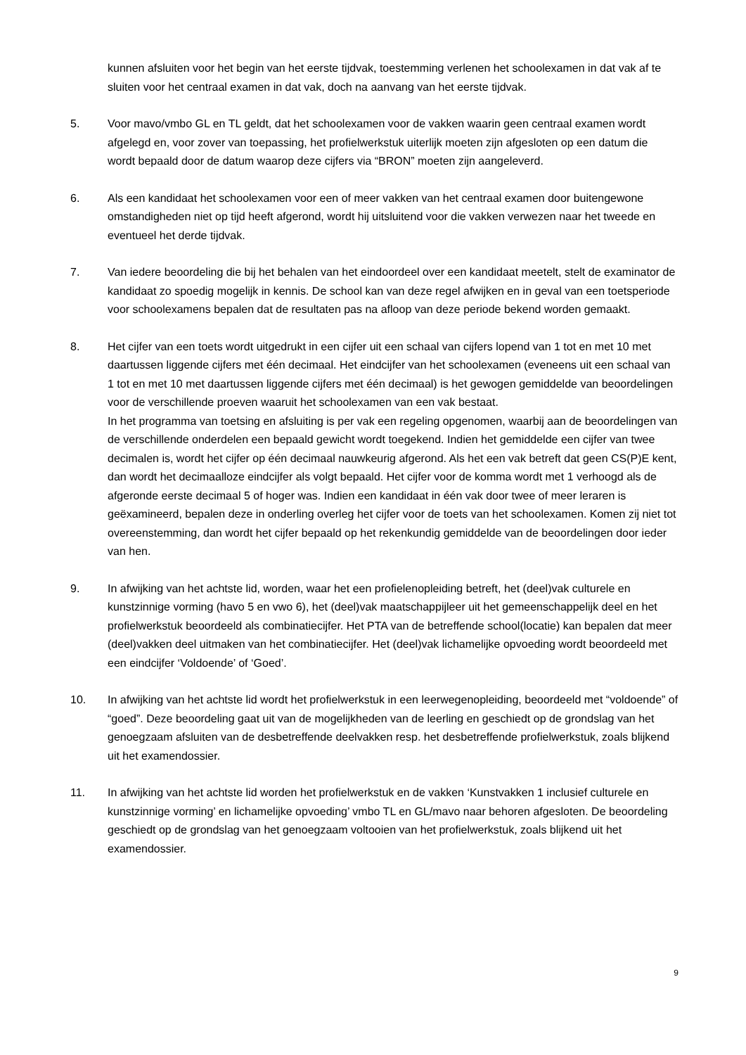kunnen afsluiten voor het begin van het eerste tijdvak, toestemming verlenen het schoolexamen in dat vak af te sluiten voor het centraal examen in dat vak, doch na aanvang van het eerste tijdvak.
5. Voor mavo/vmbo GL en TL geldt, dat het schoolexamen voor de vakken waarin geen centraal examen wordt afgelegd en, voor zover van toepassing, het profielwerkstuk uiterlijk moeten zijn afgesloten op een datum die wordt bepaald door de datum waarop deze cijfers via “BRON” moeten zijn aangeleverd.
6. Als een kandidaat het schoolexamen voor een of meer vakken van het centraal examen door buitengewone omstandigheden niet op tijd heeft afgerond, wordt hij uitsluitend voor die vakken verwezen naar het tweede en eventueel het derde tijdvak.
7. Van iedere beoordeling die bij het behalen van het eindoordeel over een kandidaat meetelt, stelt de examinator de kandidaat zo spoedig mogelijk in kennis. De school kan van deze regel afwijken en in geval van een toetsperiode voor schoolexamens bepalen dat de resultaten pas na afloop van deze periode bekend worden gemaakt.
8. Het cijfer van een toets wordt uitgedrukt in een cijfer uit een schaal van cijfers lopend van 1 tot en met 10 met daartussen liggende cijfers met één decimaal. Het eindcijfer van het schoolexamen (eveneens uit een schaal van 1 tot en met 10 met daartussen liggende cijfers met één decimaal) is het gewogen gemiddelde van beoordelingen voor de verschillende proeven waaruit het schoolexamen van een vak bestaat.
In het programma van toetsing en afsluiting is per vak een regeling opgenomen, waarbij aan de beoordelingen van de verschillende onderdelen een bepaald gewicht wordt toegekend. Indien het gemiddelde een cijfer van twee decimalen is, wordt het cijfer op één decimaal nauwkeurig afgerond. Als het een vak betreft dat geen CS(P)E kent, dan wordt het decimaalloze eindcijfer als volgt bepaald. Het cijfer voor de komma wordt met 1 verhoogd als de afgeronde eerste decimaal 5 of hoger was. Indien een kandidaat in één vak door twee of meer leraren is geëxamineerd, bepalen deze in onderling overleg het cijfer voor de toets van het schoolexamen. Komen zij niet tot overeenstemming, dan wordt het cijfer bepaald op het rekenkundig gemiddelde van de beoordelingen door ieder van hen.
9. In afwijking van het achtste lid, worden, waar het een profielenopleiding betreft, het (deel)vak culturele en kunstzinnige vorming (havo 5 en vwo 6), het (deel)vak maatschappijleer uit het gemeenschappelijk deel en het profielwerkstuk beoordeeld als combinatiecijfer. Het PTA van de betreffende school(locatie) kan bepalen dat meer (deel)vakken deel uitmaken van het combinatiecijfer. Het (deel)vak lichamelijke opvoeding wordt beoordeeld met een eindcijfer ‘Voldoende’ of ‘Goed’.
10. In afwijking van het achtste lid wordt het profielwerkstuk in een leerwegenopleiding, beoordeeld met “voldoende” of “goed”. Deze beoordeling gaat uit van de mogelijkheden van de leerling en geschiedt op de grondslag van het genoegzaam afsluiten van de desbetreffende deelvakken resp. het desbetreffende profielwerkstuk, zoals blijkend uit het examendossier.
11. In afwijking van het achtste lid worden het profielwerkstuk en de vakken ‘Kunstvakken 1 inclusief culturele en kunstzinnige vorming’ en lichamelijke opvoeding’ vmbo TL en GL/mavo naar behoren afgesloten. De beoordeling geschiedt op de grondslag van het genoegzaam voltooien van het profielwerkstuk, zoals blijkend uit het examendossier.
9